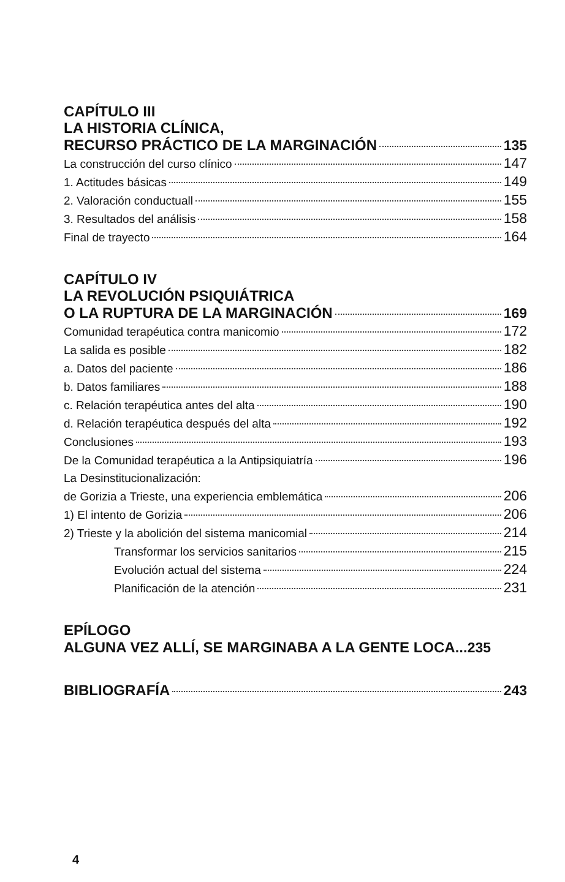CAPÍTULO III
LA HISTORIA CLÍNICA,
RECURSO PRÁCTICO DE LA MARGINACIÓN 135
La construcción del curso clínico 147
1. Actitudes básicas 149
2. Valoración conductuall 155
3. Resultados del análisis 158
Final de trayecto 164
CAPÍTULO IV
LA REVOLUCIÓN PSIQUIÁTRICA
O LA RUPTURA DE LA MARGINACIÓN 169
Comunidad terapéutica contra manicomio 172
La salida es posible 182
a. Datos del paciente 186
b. Datos familiares 188
c. Relación terapéutica antes del alta 190
d. Relación terapéutica después del alta 192
Conclusiones 193
De la Comunidad terapéutica a la Antipsiquiatría 196
La Desinstitucionalización:
de Gorizia a Trieste, una experiencia emblemática 206
1) El intento de Gorizia 206
2) Trieste y la abolición del sistema manicomial 214
Transformar los servicios sanitarios 215
Evolución actual del sistema 224
Planificación de la atención 231
EPÍLOGO
ALGUNA VEZ ALLÍ, SE MARGINABA A LA GENTE LOCA... 235
BIBLIOGRAFÍA 243
4